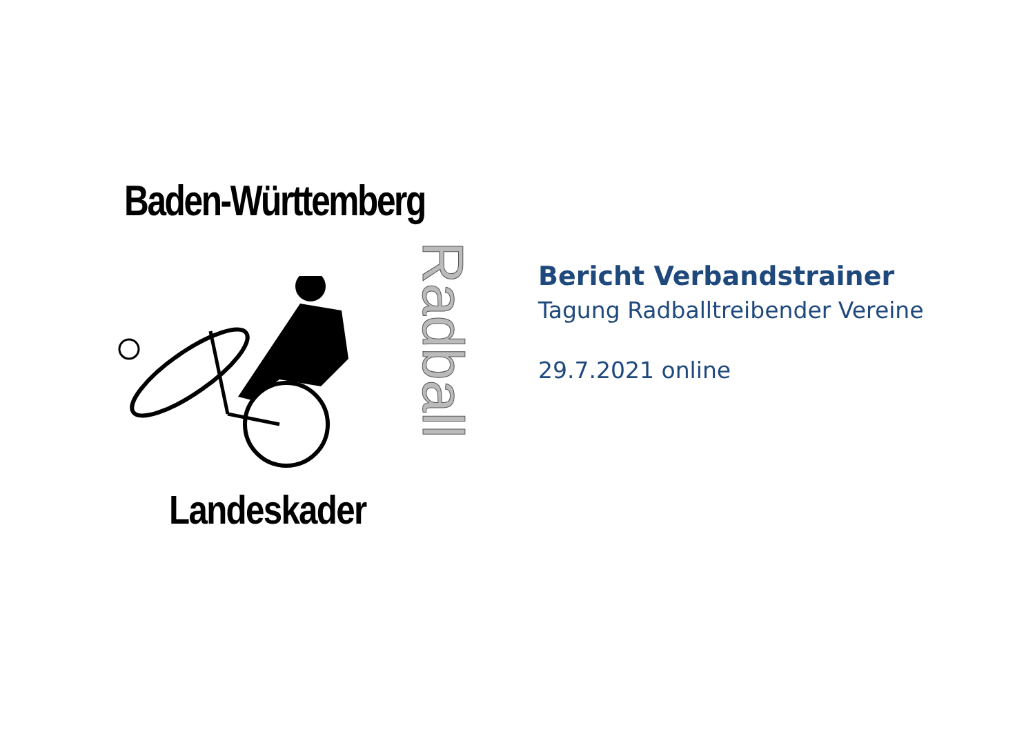Baden-Württemberg
Radball
Landeskader
Bericht Verbandstrainer
Tagung Radballtreibender Vereine
29.7.2021 online